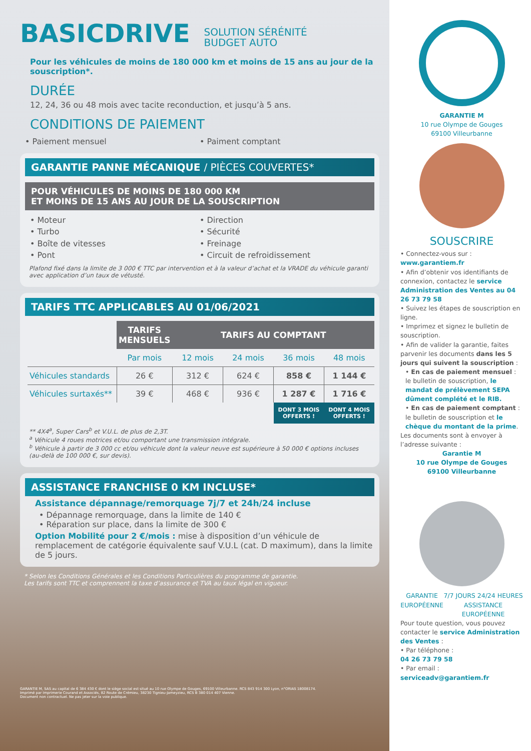BASICDRIVE SOLUTION SÉRÉNITÉ
BUDGET AUTO
Pour les véhicules de moins de 180 000 km et moins de 15 ans au jour de la souscription*.
DURÉE
12, 24, 36 ou 48 mois avec tacite reconduction, et jusqu’à 5 ans.
CONDITIONS DE PAIEMENT
• Paiement mensuel • Paiment comptant
GARANTIE PANNE MÉCANIQUE / PIÈCES COUVERTES*
POUR VÉHICULES DE MOINS DE 180 000 KM
ET MOINS DE 15 ANS AU JOUR DE LA SOUSCRIPTION
• Moteur
• Turbo
• Boîte de vitesses
• Pont
• Direction
• Sécurité
• Freinage
• Circuit de refroidissement
Plafond fixé dans la limite de 3 000 € TTC par intervention et à la valeur d’achat et la VRADE du véhicule garanti avec application d’un taux de vétusté.
TARIFS TTC APPLICABLES AU 01/06/2021
| | TARIFS MENSUELS | TARIFS AU COMPTANT | | | |
| | Par mois | 12 mois | 24 mois | 36 mois | 48 mois |
| Véhicules standards | 26 € | 312 € | 624 € | 858 € | 1 144 € |
| Véhicules surtaxés** | 39 € | 468 € | 936 € | 1 287 € | 1 716 € |
| | | | | DONT 3 MOIS OFFERTS ! | DONT 4 MOIS OFFERTS ! |
** 4X4<sup>a</sup>, Super Cars<sup>b</sup> et V.U.L. de plus de 2,3T.
<sup>a</sup> Véhicule 4 roues motrices et/ou comportant une transmission intégrale.
<sup>b</sup> Véhicule à partir de 3 000 cc et/ou véhicule dont la valeur neuve est supérieure à 50 000 € options incluses (au-delà de 100 000 €, sur devis).
ASSISTANCE FRANCHISE 0 KM INCLUSE*
Assistance dépannage/remorquage 7j/7 et 24h/24 incluse
• Dépannage remorquage, dans la limite de 140 €
• Réparation sur place, dans la limite de 300 €
Option Mobilité pour 2 €/mois : mise à disposition d’un véhicule de remplacement de catégorie équivalente sauf V.U.L (cat. D maximum), dans la limite de 5 jours.
* Selon les Conditions Générales et les Conditions Particulières du programme de garantie.
Les tarifs sont TTC et comprennent la taxe d’assurance et TVA au taux légal en vigueur.
GARANTIE M, SAS au capital de 6 384 430 € dont le siège social est situé au 10 rue Olympe de Gouges, 69100 Villeurbanne. RCS 843 914 300 Lyon, n°ORIAS 18008174.
Imprimé par Imprimerie Courand et Associés, 82 Route de Crémieu, 38230 Tignieu-Jameyzieu, RCS B 380 014 407 Vienne.
Document non contractuel. Ne pas jeter sur la voie publique.
GARANTIE M
10 rue Olympe de Gouges
69100 Villeurbanne
SOUSCRIRE
• Connectez-vous sur :
www.garantiem.fr
• Afin d’obtenir vos identifiants de connexion, contactez le service Administration des Ventes au 04 26 73 79 58
• Suivez les étapes de souscription en ligne.
• Imprimez et signez le bulletin de souscription.
• Afin de valider la garantie, faites parvenir les documents dans les 5 jours qui suivent la souscription :
• En cas de paiement mensuel : le bulletin de souscription, le mandat de prélèvement SEPA dûment complété et le RIB.
• En cas de paiement comptant : le bulletin de souscription et le chèque du montant de la prime.
Les documents sont à envoyer à l’adresse suivante :
Garantie M
10 rue Olympe de Gouges
69100 Villeurbanne
GARANTIE
EUROPÉENNE
7/7 JOURS 24/24 HEURES
ASSISTANCE
EUROPÉENNE
Pour toute question, vous pouvez contacter le service Administration des Ventes :
• Par téléphone :
04 26 73 79 58
• Par email :
serviceadv@garantiem.fr